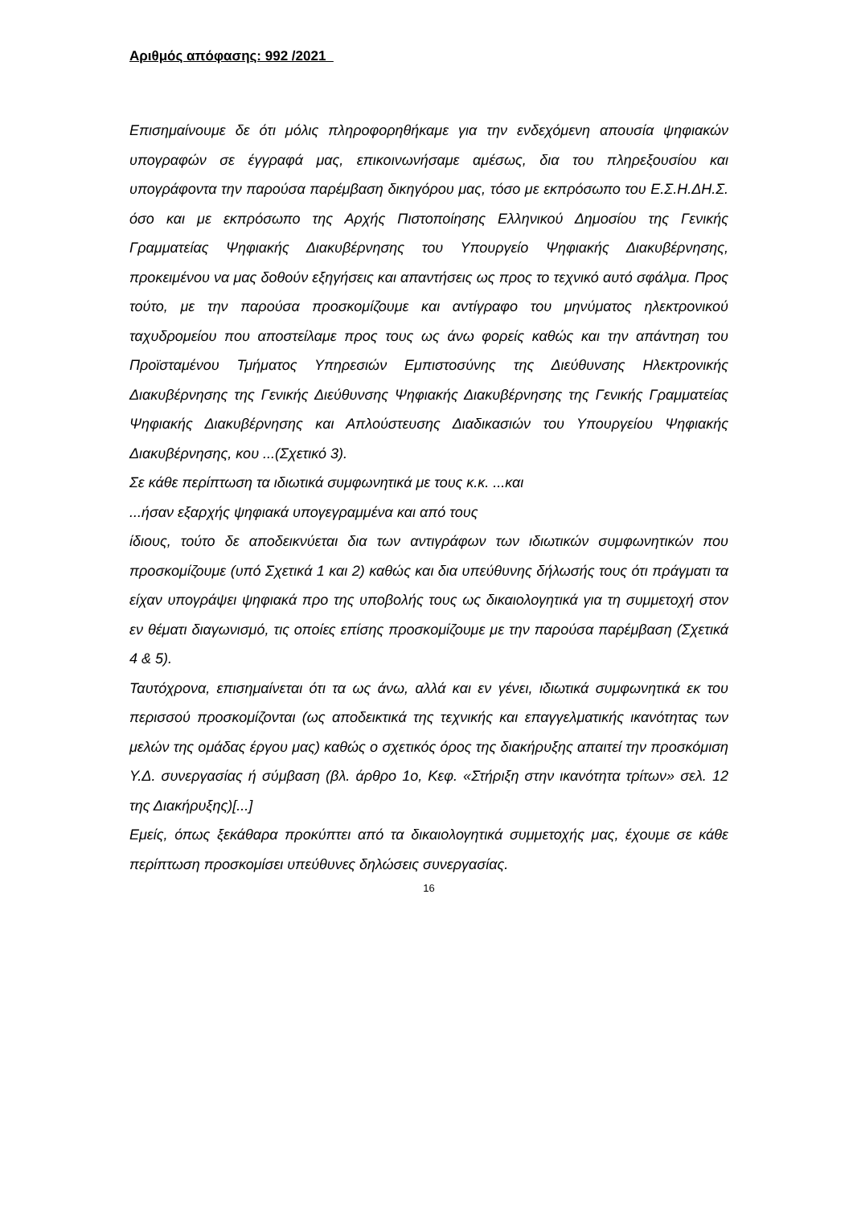Αριθμός απόφασης: 992 /2021
Επισημαίνουμε δε ότι μόλις πληροφορηθήκαμε για την ενδεχόμενη απουσία ψηφιακών υπογραφών σε έγγραφά μας, επικοινωνήσαμε αμέσως, δια του πληρεξουσίου και υπογράφοντα την παρούσα παρέμβαση δικηγόρου μας, τόσο με εκπρόσωπο του Ε.Σ.Η.ΔΗ.Σ. όσο και με εκπρόσωπο της Αρχής Πιστοποίησης Ελληνικού Δημοσίου της Γενικής Γραμματείας Ψηφιακής Διακυβέρνησης του Υπουργείο Ψηφιακής Διακυβέρνησης, προκειμένου να μας δοθούν εξηγήσεις και απαντήσεις ως προς το τεχνικό αυτό σφάλμα. Προς τούτο, με την παρούσα προσκομίζουμε και αντίγραφο του μηνύματος ηλεκτρονικού ταχυδρομείου που αποστείλαμε προς τους ως άνω φορείς καθώς και την απάντηση του Προϊσταμένου Τμήματος Υπηρεσιών Εμπιστοσύνης της Διεύθυνσης Ηλεκτρονικής Διακυβέρνησης της Γενικής Διεύθυνσης Ψηφιακής Διακυβέρνησης της Γενικής Γραμματείας Ψηφιακής Διακυβέρνησης και Απλούστευσης Διαδικασιών του Υπουργείου Ψηφιακής Διακυβέρνησης, κου ...(Σχετικό 3).
Σε κάθε περίπτωση τα ιδιωτικά συμφωνητικά με τους κ.κ. ...και
...ήσαν εξαρχής ψηφιακά υπογεγραμμένα και από τους
ίδιους, τούτο δε αποδεικνύεται δια των αντιγράφων των ιδιωτικών συμφωνητικών που προσκομίζουμε (υπό Σχετικά 1 και 2) καθώς και δια υπεύθυνης δήλωσής τους ότι πράγματι τα είχαν υπογράψει ψηφιακά προ της υποβολής τους ως δικαιολογητικά για τη συμμετοχή στον εν θέματι διαγωνισμό, τις οποίες επίσης προσκομίζουμε με την παρούσα παρέμβαση (Σχετικά 4 & 5).
Ταυτόχρονα, επισημαίνεται ότι τα ως άνω, αλλά και εν γένει, ιδιωτικά συμφωνητικά εκ του περισσού προσκομίζονται (ως αποδεικτικά της τεχνικής και επαγγελματικής ικανότητας των μελών της ομάδας έργου μας) καθώς ο σχετικός όρος της διακήρυξης απαιτεί την προσκόμιση Υ.Δ. συνεργασίας ή σύμβαση (βλ. άρθρο 1ο, Κεφ. «Στήριξη στην ικανότητα τρίτων» σελ. 12 της Διακήρυξης)[...]
Εμείς, όπως ξεκάθαρα προκύπτει από τα δικαιολογητικά συμμετοχής μας, έχουμε σε κάθε περίπτωση προσκομίσει υπεύθυνες δηλώσεις συνεργασίας.
16